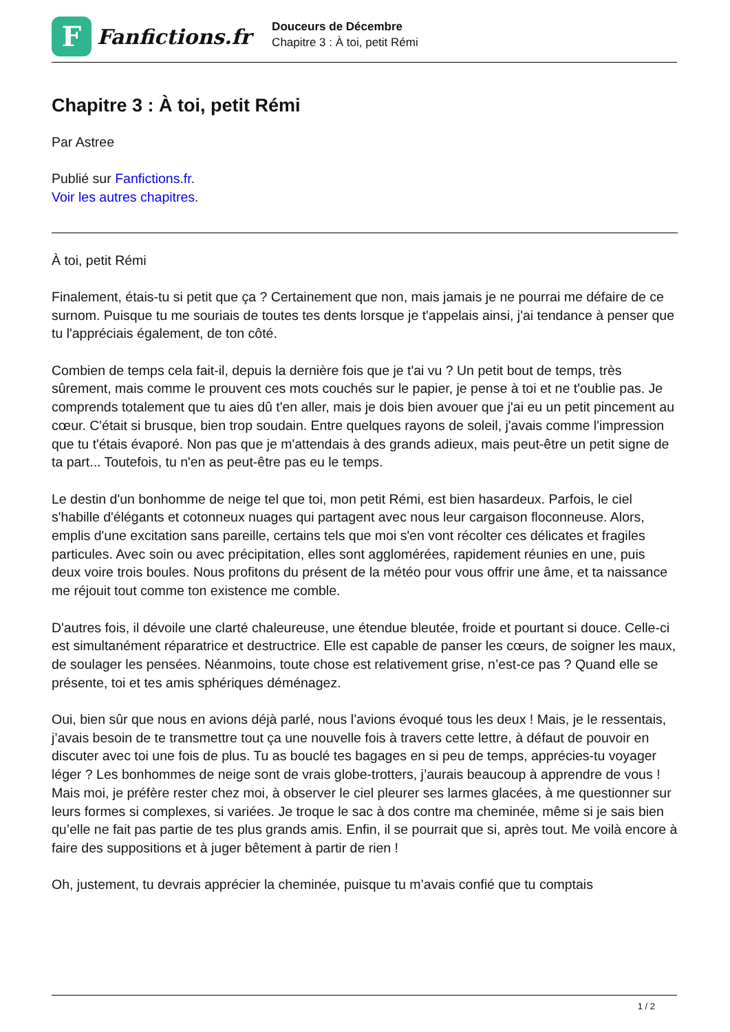F
Fanfictions.fr
Douceurs de Décembre
Chapitre 3 : À toi, petit Rémi
Chapitre 3 : À toi, petit Rémi
Par Astree
Publié sur Fanfictions.fr.
Voir les autres chapitres.
À toi, petit Rémi
Finalement, étais-tu si petit que ça ? Certainement que non, mais jamais je ne pourrai me défaire de ce surnom. Puisque tu me souriais de toutes tes dents lorsque je t'appelais ainsi, j'ai tendance à penser que tu l'appréciais également, de ton côté.
Combien de temps cela fait-il, depuis la dernière fois que je t'ai vu ? Un petit bout de temps, très sûrement, mais comme le prouvent ces mots couchés sur le papier, je pense à toi et ne t'oublie pas. Je comprends totalement que tu aies dû t'en aller, mais je dois bien avouer que j'ai eu un petit pincement au cœur. C'était si brusque, bien trop soudain. Entre quelques rayons de soleil, j'avais comme l'impression que tu t'étais évaporé. Non pas que je m'attendais à des grands adieux, mais peut-être un petit signe de ta part... Toutefois, tu n'en as peut-être pas eu le temps.
Le destin d'un bonhomme de neige tel que toi, mon petit Rémi, est bien hasardeux. Parfois, le ciel s'habille d'élégants et cotonneux nuages qui partagent avec nous leur cargaison floconneuse. Alors, emplis d'une excitation sans pareille, certains tels que moi s'en vont récolter ces délicates et fragiles particules. Avec soin ou avec précipitation, elles sont agglomérées, rapidement réunies en une, puis deux voire trois boules. Nous profitons du présent de la météo pour vous offrir une âme, et ta naissance me réjouit tout comme ton existence me comble.
D'autres fois, il dévoile une clarté chaleureuse, une étendue bleutée, froide et pourtant si douce. Celle-ci est simultanément réparatrice et destructrice. Elle est capable de panser les cœurs, de soigner les maux, de soulager les pensées. Néanmoins, toute chose est relativement grise, n’est-ce pas ? Quand elle se présente, toi et tes amis sphériques déménagez.
Oui, bien sûr que nous en avions déjà parlé, nous l’avions évoqué tous les deux ! Mais, je le ressentais, j’avais besoin de te transmettre tout ça une nouvelle fois à travers cette lettre, à défaut de pouvoir en discuter avec toi une fois de plus. Tu as bouclé tes bagages en si peu de temps, apprécies-tu voyager léger ? Les bonhommes de neige sont de vrais globe-trotters, j’aurais beaucoup à apprendre de vous ! Mais moi, je préfère rester chez moi, à observer le ciel pleurer ses larmes glacées, à me questionner sur leurs formes si complexes, si variées. Je troque le sac à dos contre ma cheminée, même si je sais bien qu’elle ne fait pas partie de tes plus grands amis. Enfin, il se pourrait que si, après tout. Me voilà encore à faire des suppositions et à juger bêtement à partir de rien !
Oh, justement, tu devrais apprécier la cheminée, puisque tu m’avais confié que tu comptais
1 / 2